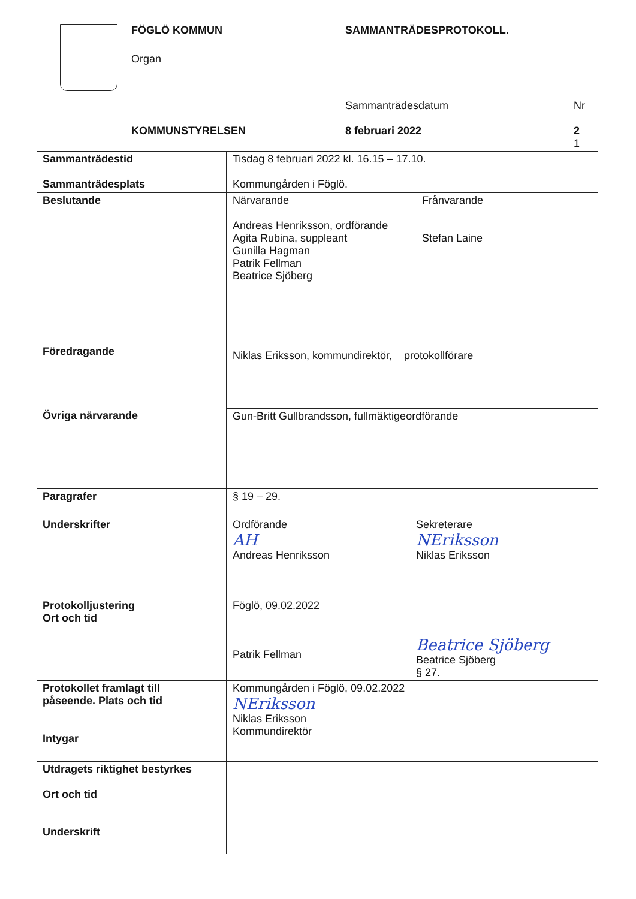FÖGLÖ KOMMUN
Organ
SAMMANTRÄDESPROTOKOLL.
Sammanträdesdatum Nr
KOMMUNSTYRELSEN 8 februari 2022
2
1
| Sammanträdestid Sammanträdesplats | Tisdag 8 februari 2022 kl. 16.15 – 17.10. Kommungården i Föglö. |
| Beslutande Föredragande | Närvarande Andreas Henriksson, ordförande Agita Rubina, suppleant Gunilla Hagman Patrik Fellman Beatrice Sjöberg Frånvarande Stefan Laine Niklas Eriksson, kommundirektör, protokollförare |
| Övriga närvarande | Gun-Britt Gullbrandsson, fullmäktigeordförande |
| Paragrafer | § 19 – 29. |
| Underskrifter | Ordförande AH Andreas Henriksson Sekreterare NEriksson Niklas Eriksson |
| Protokolljustering Ort och tid | Föglö, 09.02.2022 Patrik Fellman Beatrice Sjöberg Beatrice Sjöberg § 27. |
| Protokollet framlagt till påseende. Plats och tid Intygar | Kommungården i Föglö, 09.02.2022 NEriksson Niklas Eriksson Kommundirektör |
| Utdragets riktighet bestyrkes Ort och tid Underskrift | |